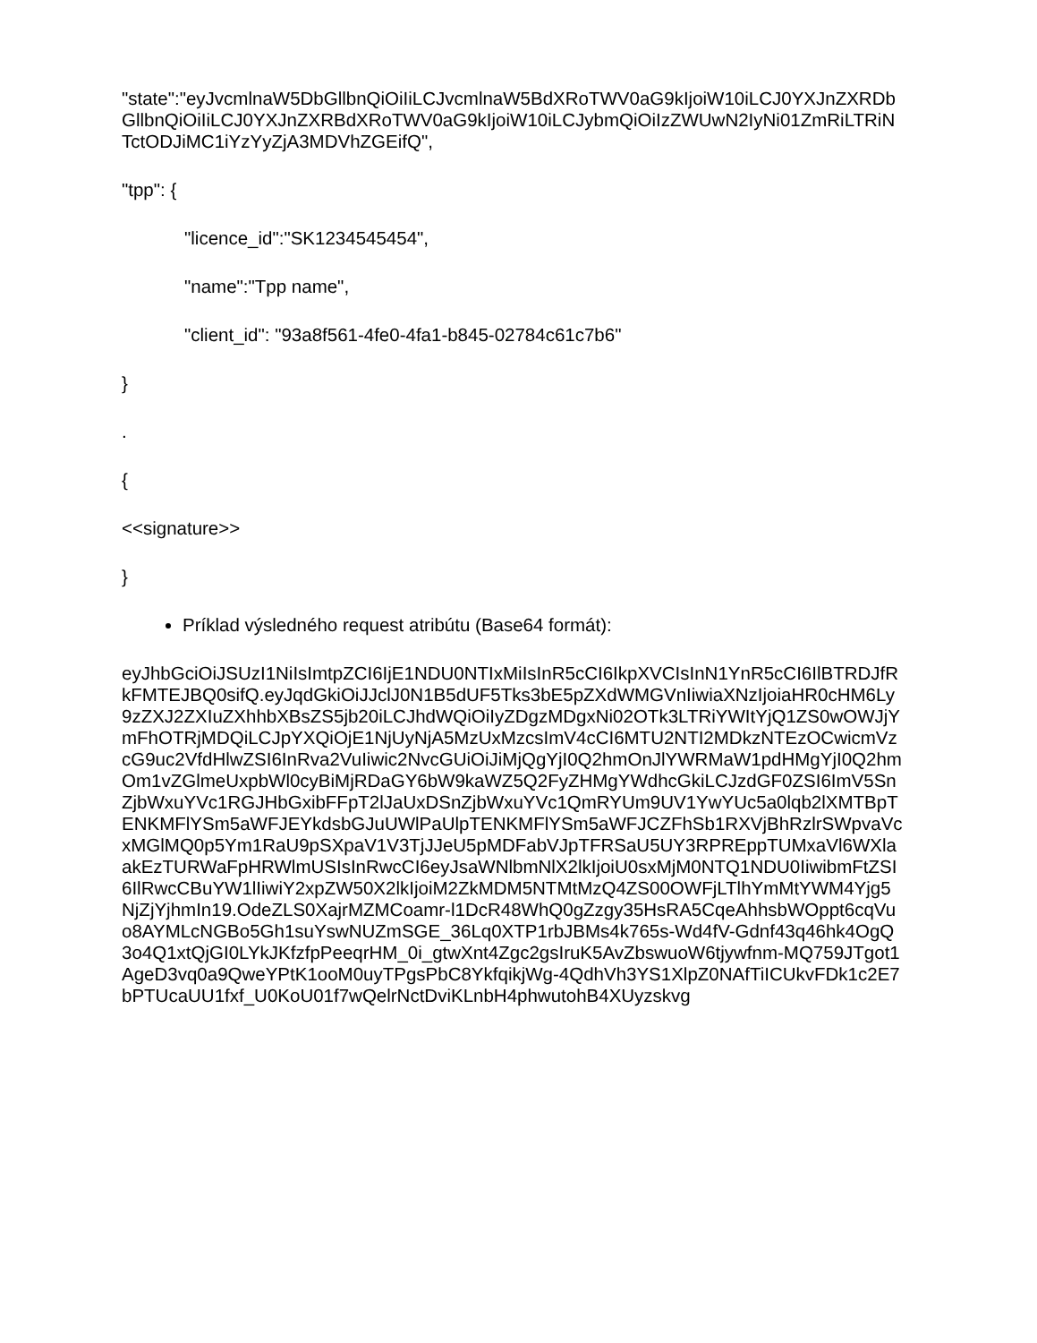"state":"eyJvcmlnaW5DbGllbnQiOiIiLCJvcmlnaW5BdXRoTWV0aG9kIjoiW10iLCJ0YXJnZXRDbGllbnQiOiIiLCJ0YXJnZXRBdXRoTWV0aG9kIjoiW10iLCJybmQiOiIzZWUwN2IyNi01ZmRiLTRiNTctODJiMC1iYzYyZjA3MDVhZGEifQ",
"tpp": {
"licence_id":"SK1234545454",
"name":"Tpp name",
"client_id": "93a8f561-4fe0-4fa1-b845-02784c61c7b6"
}
.
{
<<signature>>
}
Príklad výsledného request atribútu (Base64 formát):
eyJhbGciOiJSUzI1NiIsImtpZCI6IjE1NDU0NTIxMiIsInR5cCI6IkpXVCIsInN1YnR5cCI6IlBTRDJfRkFMTEJBQ0sifQ.eyJqdGkiOiJJclJ0N1B5dUF5Tks3bE5pZXdWMGVnIiwiaXNzIjoiaHR0cHM6Ly9zZXJ2ZXIuZXhhbXBsZS5jb20iLCJhdWQiOiIyZDgzMDgxNi02OTk3LTRiYWItYjQ1ZS0wOWJjYmFhOTRjMDQiLCJpYXQiOjE1NjUyNjA5MzUxMzcsImV4cCI6MTU2NTI2MDkzNTEzOCwicmVzcG9uc2VfdHlwZSI6InRva2VuIiwic2NvcGUiOiJiMjQgYjI0Q2hmOnJlYWRMaW1pdHMgYjI0Q2hmOm1vZGlmeUxpbWl0cyBiMjRDaGY6bW9kaWZ5Q2FyZHMgYWdhcGkiLCJzdGF0ZSI6ImV5SnZjbWxuYVc1RGJHbGxibFFpT2lJaUxDSnZjbWxuYVc1QmRYUm9UV1YwYUc5a0lqb2lXMTBpTENKMFlYSm5aWFJEYkdsbGJuUWlPaUlpTENKMFlYSm5aWFJCZFhSb1RXVjBhRzlrSWpvaVcxMGlMQ0p5Ym1RaU9pSXpaV1V3TjJJeU5pMDFabVJpTFRSaU5UY3RPREppTUMxaVl6WXlaakEzTURWaFpHRWlmUSIsInRwcCI6eyJsaWNlbmNlX2lkIjoiU0sxMjM0NTQ1NDU0IiwibmFtZSI6IlRwcCBuYW1lIiwiY2xpZW50X2lkIjoiM2ZkMDM5NTMtMzQ4ZS00OWFjLTlhYmMtYWM4Yjg5NjZjYjhmIn19.OdeZLS0XajrMZMCoamr-l1DcR48WhQ0gZzgy35HsRA5CqeAhhsbWOppt6cqVuo8AYMLcNGBo5Gh1suYswNUZmSGE_36Lq0XTP1rbJBMs4k765s-Wd4fV-Gdnf43q46hk4OgQ3o4Q1xtQjGI0LYkJKfzfpPeeqrHM_0i_gtwXnt4Zgc2gsIruK5AvZbswuoW6tjywfnm-MQ759JTgot1AgeD3vq0a9QweYPtK1ooM0uyTPgsPbC8YkfqikjWg-4QdhVh3YS1XlpZ0NAfTiICUkvFDk1c2E7bPTUcaUU1fxf_U0KoU01f7wQelrNctDviKLnbH4phwutohB4XUyzskvg